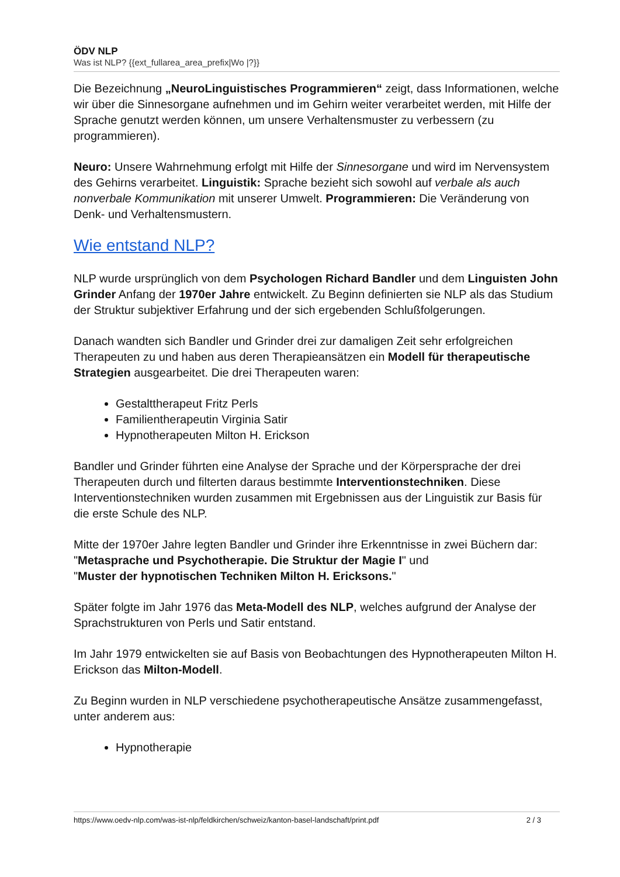ÖDV NLP
Was ist NLP? {{ext_fullarea_area_prefix|Wo |?}}
Die Bezeichnung „NeuroLinguistisches Programmieren“ zeigt, dass Informationen, welche wir über die Sinnesorgane aufnehmen und im Gehirn weiter verarbeitet werden, mit Hilfe der Sprache genutzt werden können, um unsere Verhaltensmuster zu verbessern (zu programmieren).
Neuro: Unsere Wahrnehmung erfolgt mit Hilfe der Sinnesorgane und wird im Nervensystem des Gehirns verarbeitet. Linguistik: Sprache bezieht sich sowohl auf verbale als auch nonverbale Kommunikation mit unserer Umwelt. Programmieren: Die Veränderung von Denk- und Verhaltensmustern.
Wie entstand NLP?
NLP wurde ursprünglich von dem Psychologen Richard Bandler und dem Linguisten John Grinder Anfang der 1970er Jahre entwickelt. Zu Beginn definierten sie NLP als das Studium der Struktur subjektiver Erfahrung und der sich ergebenden Schlußfolgerungen.
Danach wandten sich Bandler und Grinder drei zur damaligen Zeit sehr erfolgreichen Therapeuten zu und haben aus deren Therapieansätzen ein Modell für therapeutische Strategien ausgearbeitet. Die drei Therapeuten waren:
Gestalttherapeut Fritz Perls
Familientherapeutin Virginia Satir
Hypnotherapeuten Milton H. Erickson
Bandler und Grinder führten eine Analyse der Sprache und der Körpersprache der drei Therapeuten durch und filterten daraus bestimmte Interventionstechniken. Diese Interventionstechniken wurden zusammen mit Ergebnissen aus der Linguistik zur Basis für die erste Schule des NLP.
Mitte der 1970er Jahre legten Bandler und Grinder ihre Erkenntnisse in zwei Büchern dar:
"Metasprache und Psychotherapie. Die Struktur der Magie I" und
"Muster der hypnotischen Techniken Milton H. Ericksons."
Später folgte im Jahr 1976 das Meta-Modell des NLP, welches aufgrund der Analyse der Sprachstrukturen von Perls und Satir entstand.
Im Jahr 1979 entwickelten sie auf Basis von Beobachtungen des Hypnotherapeuten Milton H. Erickson das Milton-Modell.
Zu Beginn wurden in NLP verschiedene psychotherapeutische Ansätze zusammengefasst, unter anderem aus:
Hypnotherapie
https://www.oedv-nlp.com/was-ist-nlp/feldkirchen/schweiz/kanton-basel-landschaft/print.pdf 2 / 3